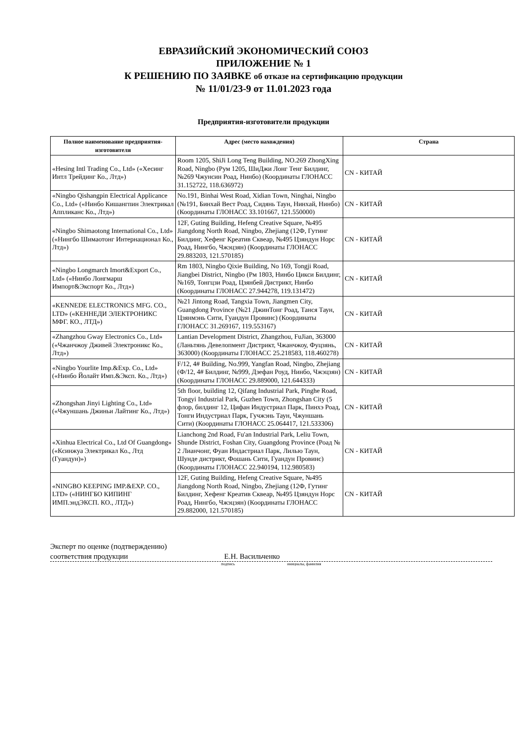ЕВРАЗИЙСКИЙ ЭКОНОМИЧЕСКИЙ СОЮЗ
ПРИЛОЖЕНИЕ № 1
К РЕШЕНИЮ ПО ЗАЯВКЕ об отказе на сертификацию продукции
№ 11/01/23-9 от 11.01.2023 года
Предприятия-изготовители продукции
| Полное наименование предприятия-изготовителя | Адрес (место нахождения) | Страна |
| --- | --- | --- |
| «Hesing Intl Trading Co., Ltd» («Хесинг Интл Трейдинг Ко., Лтд») | Room 1205, ShiJi Long Teng Building, NO.269 ZhongXing Road, Ningbo (Рум 1205, ШиДжи Лонг Тенг Билдинг, №269 Чжунсин Роад, Нинбо) (Координаты ГЛОНАСС 31.152722, 118.636972) | CN - КИТАЙ |
| «Ningbo Qishangpin Electrical Applicance Co., Ltd» («Нинбо Кишангпин Электрикал Аппликанс Ко., Лтд») | No.191, Binhai West Road, Xidian Town, Ninghai, Ningbo (№191, Бинхай Вест Роад, Сидянь Таун, Нинхай, Нинбо) (Координаты ГЛОНАСС 33.101667, 121.550000) | CN - КИТАЙ |
| «Ningbo Shimaotong International Co., Ltd» («Нингбо Шимаотонг Интернационал Ко., Лтд») | 12F, Guting Building, Hefeng Creative Square, №495 Jiangdong North Road, Ningbo, Zhejiang (12Ф, Гутинг Билдинг, Хефенг Креатив Сквеар, №495 Цзяндун Норс Роад, Нингбо, Чжэцзян) (Координаты ГЛОНАСС 29.883203, 121.570185) | CN - КИТАЙ |
| «Ningbo Longmarch Imort&Export Co., Ltd» («Нинбо Лонгмарш Импорт&Экспорт Ко., Лтд») | Rm 1803, Ningbo Qixie Building, No 169, Tongji Road, Jiangbei District, Ningbo (Рм 1803, Нинбо Цикси Билдинг, №169, Тонгцзи Роад, Цзянбей Дистрикт, Нинбо (Координаты ГЛОНАСС 27.944278, 119.131472) | CN - КИТАЙ |
| «KENNEDE ELECTRONICS MFG. CO., LTD» («КЕННЕДИ ЭЛЕКТРОНИКС МФГ. КО., ЛТД») | №21 Jintong Road, Tangxia Town, Jiangmen City, Guangdong Province (№21 ДжинТонг Роад, Танся Таун, Цзянмэнь Сити, Гуандун Провинс) (Координаты ГЛОНАСС 31.269167, 119.553167) | CN - КИТАЙ |
| «Zhangzhou Gway Electronics Co., Ltd» («Чжанчжоу Дживей Электроникс Ко., Лтд») | Lantian Development District, Zhangzhou, FuJian, 363000 (Ланьтянь Девелопмент Дистрикт, Чжанчжоу, Фуцзянь, 363000) (Координаты ГЛОНАСС 25.218583, 118.460278) | CN - КИТАЙ |
| «Ningbo Yourlite Imp.&Exp. Co., Ltd» («Нинбо Йолайт Имп.&Эксп. Ко., Лтд») | F/12, 4# Building, No.999, Yangfan Road, Ningbo, Zhejiang (Ф/12, 4# Билдинг, №999, Дзефан Роуд, Нинбо, Чжэцзян) (Координаты ГЛОНАСС 29.889000, 121.644333) | CN - КИТАЙ |
| «Zhongshan Jinyi Lighting Co., Ltd» («Чжуншань Джиньи Лайтинг Ко., Лтд») | 5th floor, building 12, Qifang Industrial Park, Pinghe Road, Tongyi Industrial Park, Guzhen Town, Zhongshan City (5 флор, билдинг 12, Цифан Индустриал Парк, Пинхэ Роад, Тонги Индустриал Парк, Гучжэнь Таун, Чжуншань Сити) (Координаты ГЛОНАСС 25.064417, 121.533306) | CN - КИТАЙ |
| «Xinhua Electrical Co., Ltd Of Guangdong» («Ксинжуа Электрикал Ко., Лтд (Гуандун)») | Lianchong 2nd Road, Fu'an Industrial Park, Leliu Town, Shunde District, Foshan City, Guangdong Province (Роад № 2 Лианчонг, Фуан Индастриал Парк, Лилью Таун, Шунде дистрикт, Фошань Сити, Гуандун Провинс) (Координаты ГЛОНАСС 22.940194, 112.980583) | CN - КИТАЙ |
| «NINGBO KEEPING IMP.&EXP. CO., LTD» («НИНГБО КИПИНГ ИМП.эндЭКСП. КО., ЛТД») | 12F, Guting Building, Hefeng Creative Square, №495 Jiangdong North Road, Ningbo, Zhejiang (12Ф, Гутинг Билдинг, Хефенг Креатив Сквеар, №495 Цзяндун Норс Роад, Нингбо, Чжэцзян) (Координаты ГЛОНАСС 29.882000, 121.570185) | CN - КИТАЙ |
Эксперт по оценке (подтверждению)
соответствия продукции Е.Н. Васильченко
подпись инициалы, фамилия